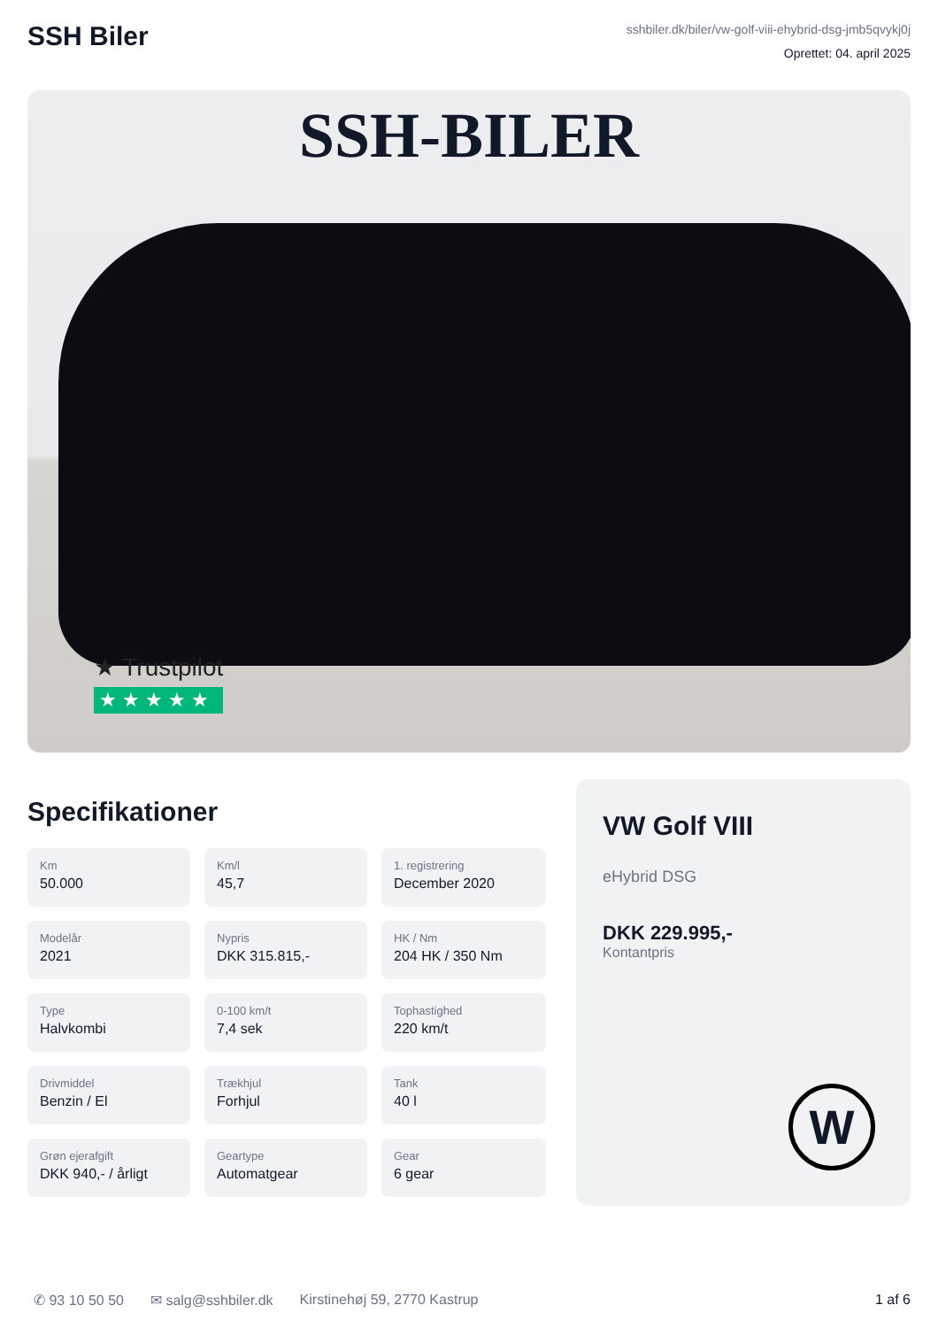SSH Biler
sshbiler.dk/biler/vw-golf-viii-ehybrid-dsg-jmb5qvykj0j
Oprettet: 04. april 2025
SSH-BILER
★ Trustpilot
★★★★★
Specifikationer
Km
50.000
Km/l
45,7
1. registrering
December 2020
Modelår
2021
Nypris
DKK 315.815,-
HK / Nm
204 HK / 350 Nm
Type
Halvkombi
0-100 km/t
7,4 sek
Tophastighed
220 km/t
Drivmiddel
Benzin / El
Trækhjul
Forhjul
Tank
40 l
Grøn ejerafgift
DKK 940,- / årligt
Geartype
Automatgear
Gear
6 gear
VW Golf VIII
eHybrid DSG
DKK 229.995,-
Kontantpris
W
✆ 93 10 50 50 ✉ salg@sshbiler.dk Kirstinehøj 59, 2770 Kastrup 1 af 6